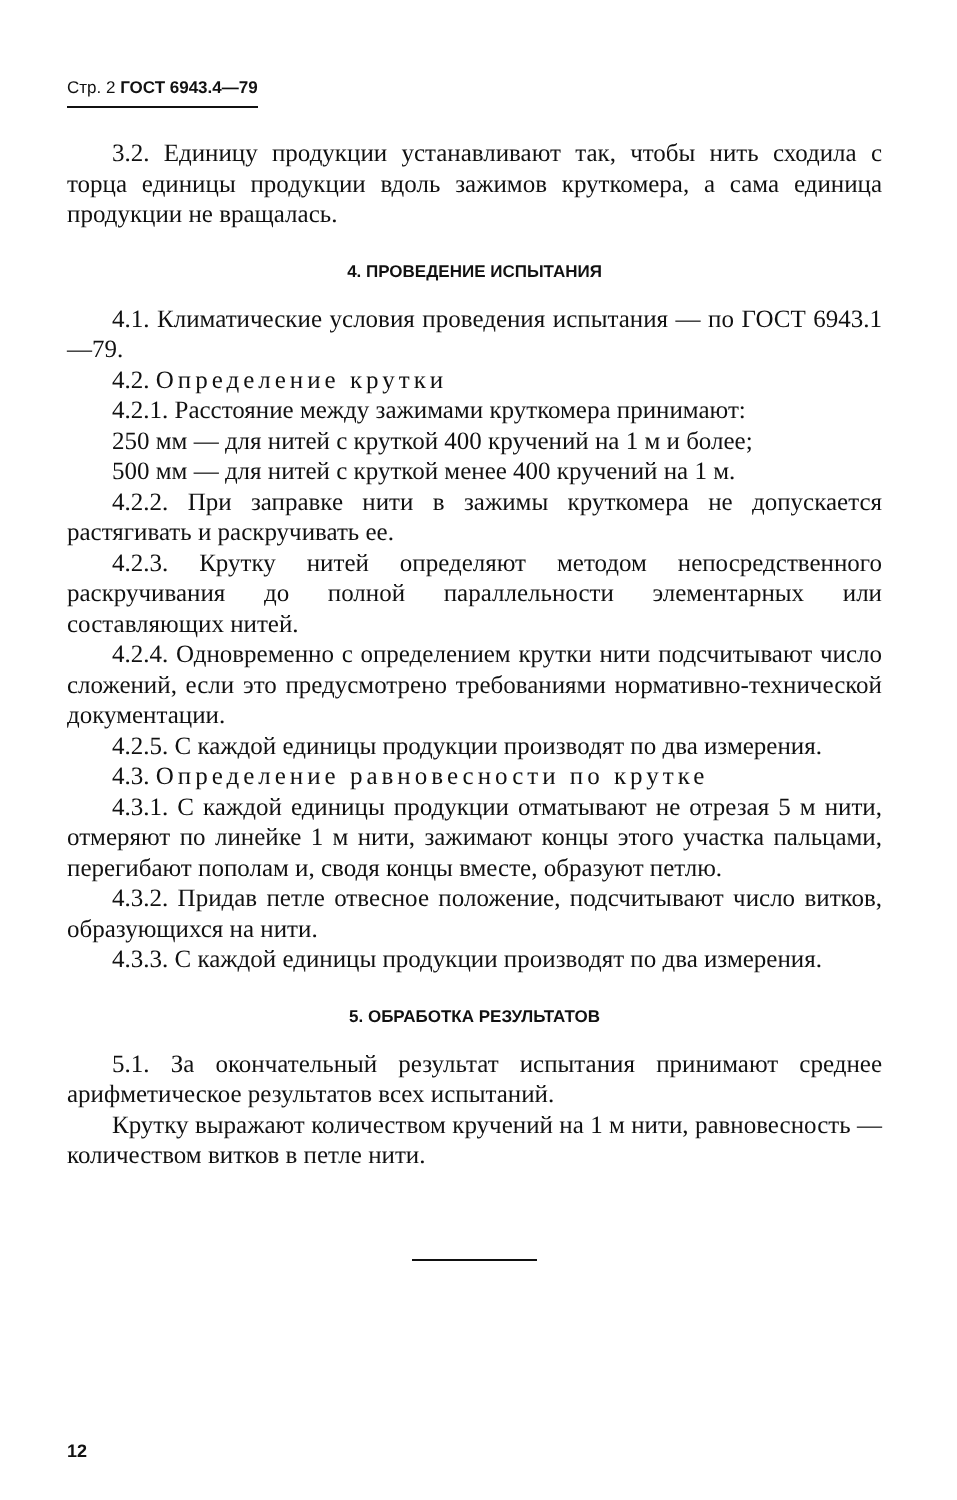Стр. 2 ГОСТ 6943.4—79
3.2. Единицу продукции устанавливают так, чтобы нить сходила с торца единицы продукции вдоль зажимов круткомера, а сама единица продукции не вращалась.
4. ПРОВЕДЕНИЕ ИСПЫТАНИЯ
4.1. Климатические условия проведения испытания — по ГОСТ 6943.1—79.
4.2. Определение крутки
4.2.1. Расстояние между зажимами круткомера принимают:
250 мм — для нитей с круткой 400 кручений на 1 м и более;
500 мм — для нитей с круткой менее 400 кручений на 1 м.
4.2.2. При заправке нити в зажимы круткомера не допускается растягивать и раскручивать ее.
4.2.3. Крутку нитей определяют методом непосредственного раскручивания до полной параллельности элементарных или составляющих нитей.
4.2.4. Одновременно с определением крутки нити подсчитывают число сложений, если это предусмотрено требованиями нормативно-технической документации.
4.2.5. С каждой единицы продукции производят по два измерения.
4.3. Определение равновесности по крутке
4.3.1. С каждой единицы продукции отматывают не отрезая 5 м нити, отмеряют по линейке 1 м нити, зажимают концы этого участка пальцами, перегибают пополам и, сводя концы вместе, образуют петлю.
4.3.2. Придав петле отвесное положение, подсчитывают число витков, образующихся на нити.
4.3.3. С каждой единицы продукции производят по два измерения.
5. ОБРАБОТКА РЕЗУЛЬТАТОВ
5.1. За окончательный результат испытания принимают среднее арифметическое результатов всех испытаний.
Крутку выражают количеством кручений на 1 м нити, равновесность — количеством витков в петле нити.
12